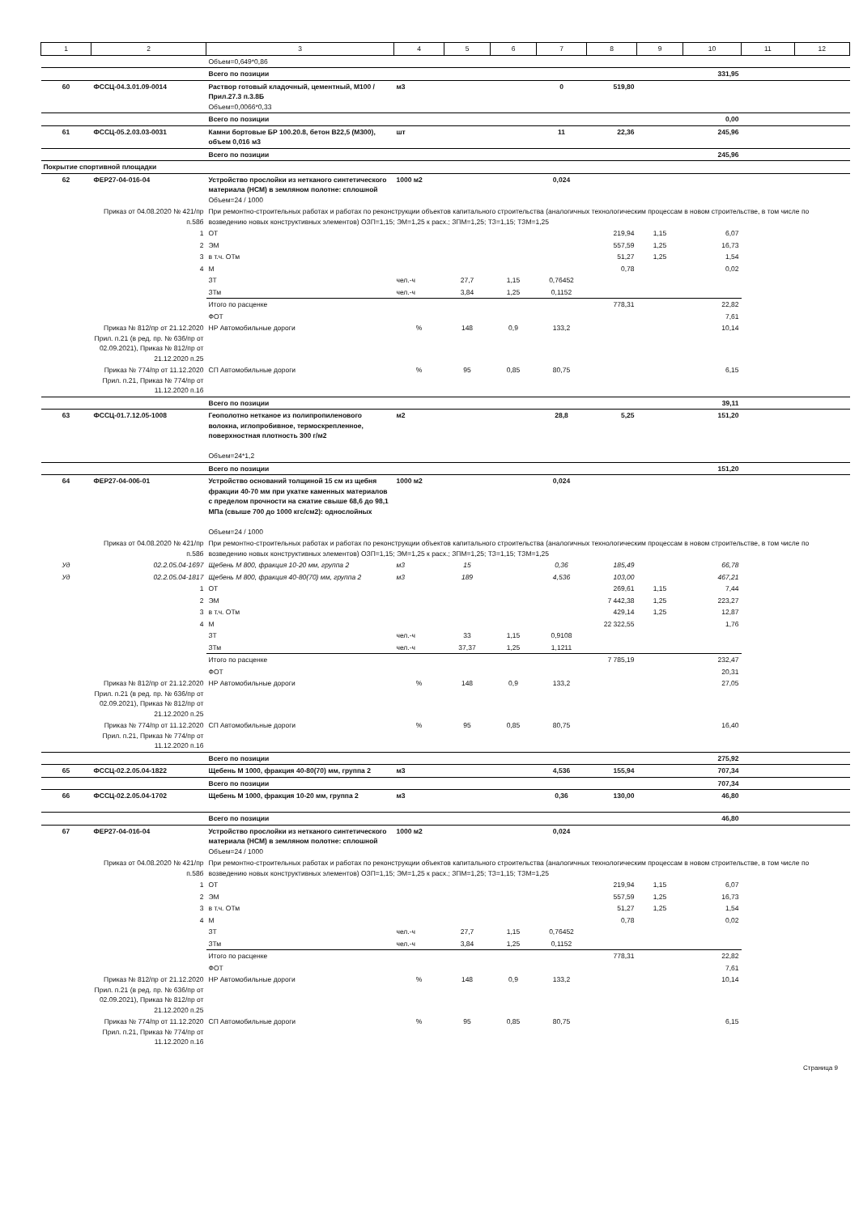| 1 | 2 | 3 | 4 | 5 | 6 | 7 | 8 | 9 | 10 | 11 | 12 |
| --- | --- | --- | --- | --- | --- | --- | --- | --- | --- | --- | --- |
| | | Объем=0,649*0,86 | | | | | | | | | |
| | | Всего по позиции | | | | | | | 331,95 | | |
| 60 | ФССЦ-04.3.01.09-0014 | Раствор готовый кладочный, цементный, М100 / Прил.27.3 п.3.8Б Объем=0,0066*0,33 | м3 | | | 0 | 519,80 | | | | |
| | | Всего по позиции | | | | | | | 0,00 | | |
| 61 | ФССЦ-05.2.03.03-0031 | Камни бортовые БР 100.20.8, бетон В22,5 (М300), объем 0,016 м3 | шт | | | 11 | 22,36 | | 245,96 | | |
| | | Всего по позиции | | | | | | | 245,96 | | |
| Покрытие спортивной площадки | | | | | | | | | | | |
| 62 | ФЕР27-04-016-04 | Устройство прослойки из нетканого синтетического материала (НСМ) в земляном полотне: сплошной Объем=24 / 1000 | 1000 м2 | | | 0,024 | | | | | |
| | Приказ от 04.08.2020 № 421/пр п.58б | При ремонтно-строительных работах и работах по реконструкции объектов капитального строительства (аналогичных технологическим процессам в новом строительстве, в том числе по возведению новых конструктивных элементов) ОЗП=1,15; ЭМ=1,25 к расх.; ЗПМ=1,25; ТЗ=1,15; ТЗМ=1,25 | | | | | | | | | |
| | 1 | ОТ | | | | | 219,94 | 1,15 | 6,07 | | |
| | 2 | ЭМ | | | | | 557,59 | 1,25 | 16,73 | | |
| | 3 | в т.ч. ОТм | | | | | 51,27 | 1,25 | 1,54 | | |
| | 4 | М | | | | | 0,78 | | 0,02 | | |
| | | ЗТ | чел.-ч | 27,7 | 1,15 | 0,76452 | | | | | |
| | | ЗТм | чел.-ч | 3,84 | 1,25 | 0,1152 | | | | | |
| | | Итого по расценке | | | | | 778,31 | | 22,82 | | |
| | | ФОТ | | | | | | | 7,61 | | |
| | Приказ № 812/пр от 21.12.2020 Прил. п.21 (в ред. пр. № 636/пр от 02.09.2021), Приказ № 812/пр от 21.12.2020 п.25 | НР Автомобильные дороги | % | 148 | 0,9 | 133,2 | | | 10,14 | | |
| | Приказ № 774/пр от 11.12.2020 Прил. п.21, Приказ № 774/пр от 11.12.2020 п.16 | СП Автомобильные дороги | % | 95 | 0,85 | 80,75 | | | 6,15 | | |
| | | Всего по позиции | | | | | | | 39,11 | | |
| 63 | ФССЦ-01.7.12.05-1008 | Геополотно нетканое из полипропиленового волокна, иглопробивное, термоскрепленное, поверхностная плотность 300 г/м2 Объем=24*1,2 | м2 | | | 28,8 | 5,25 | | 151,20 | | |
| | | Всего по позиции | | | | | | | 151,20 | | |
| 64 | ФЕР27-04-006-01 | Устройство оснований толщиной 15 см из щебня фракции 40-70 мм при укатке каменных материалов с пределом прочности на сжатие свыше 68,6 до 98,1 МПа (свыше 700 до 1000 кгс/см2): однослойных Объем=24 / 1000 | 1000 м2 | | | 0,024 | | | | | |
| | Приказ от 04.08.2020 № 421/пр п.58б | При ремонтно-строительных работах и работах по реконструкции объектов капитального строительства (аналогичных технологическим процессам в новом строительстве, в том числе по возведению новых конструктивных элементов) ОЗП=1,15; ЭМ=1,25 к расх.; ЗПМ=1,25; ТЗ=1,15; ТЗМ=1,25 | | | | | | | | | |
| Уд | 02.2.05.04-1697 | Щебень М 800, фракция 10-20 мм, группа 2 | м3 | 15 | | 0,36 | 185,49 | | 66,78 | | |
| Уд | 02.2.05.04-1817 | Щебень М 800, фракция 40-80(70) мм, группа 2 | м3 | 189 | | 4,536 | 103,00 | | 467,21 | | |
| | 1 | ОТ | | | | | 269,61 | 1,15 | 7,44 | | |
| | 2 | ЭМ | | | | | 7 442,38 | 1,25 | 223,27 | | |
| | 3 | в т.ч. ОТм | | | | | 429,14 | 1,25 | 12,87 | | |
| | 4 | М | | | | | 22 322,55 | | 1,76 | | |
| | | ЗТ | чел.-ч | 33 | 1,15 | 0,9108 | | | | | |
| | | ЗТм | чел.-ч | 37,37 | 1,25 | 1,1211 | | | | | |
| | | Итого по расценке | | | | | 7 785,19 | | 232,47 | | |
| | | ФОТ | | | | | | | 20,31 | | |
| | Приказ № 812/пр от 21.12.2020 Прил. п.21 (в ред. пр. № 636/пр от 02.09.2021), Приказ № 812/пр от 21.12.2020 п.25 | НР Автомобильные дороги | % | 148 | 0,9 | 133,2 | | | 27,05 | | |
| | Приказ № 774/пр от 11.12.2020 Прил. п.21, Приказ № 774/пр от 11.12.2020 п.16 | СП Автомобильные дороги | % | 95 | 0,85 | 80,75 | | | 16,40 | | |
| | | Всего по позиции | | | | | | | 275,92 | | |
| 65 | ФССЦ-02.2.05.04-1822 | Щебень М 1000, фракция 40-80(70) мм, группа 2 | м3 | | | 4,536 | 155,94 | | 707,34 | | |
| | | Всего по позиции | | | | | | | 707,34 | | |
| 66 | ФССЦ-02.2.05.04-1702 | Щебень М 1000, фракция 10-20 мм, группа 2 | м3 | | | 0,36 | 130,00 | | 46,80 | | |
| | | Всего по позиции | | | | | | | 46,80 | | |
| 67 | ФЕР27-04-016-04 | Устройство прослойки из нетканого синтетического материала (НСМ) в земляном полотне: сплошной Объем=24 / 1000 | 1000 м2 | | | 0,024 | | | | | |
| | Приказ от 04.08.2020 № 421/пр п.58б | При ремонтно-строительных работах и работах по реконструкции объектов капитального строительства (аналогичных технологическим процессам в новом строительстве, в том числе по возведению новых конструктивных элементов) ОЗП=1,15; ЭМ=1,25 к расх.; ЗПМ=1,25; ТЗ=1,15; ТЗМ=1,25 | | | | | | | | | |
| | 1 | ОТ | | | | | 219,94 | 1,15 | 6,07 | | |
| | 2 | ЭМ | | | | | 557,59 | 1,25 | 16,73 | | |
| | 3 | в т.ч. ОТм | | | | | 51,27 | 1,25 | 1,54 | | |
| | 4 | М | | | | | 0,78 | | 0,02 | | |
| | | ЗТ | чел.-ч | 27,7 | 1,15 | 0,76452 | | | | | |
| | | ЗТм | чел.-ч | 3,84 | 1,25 | 0,1152 | | | | | |
| | | Итого по расценке | | | | | 778,31 | | 22,82 | | |
| | | ФОТ | | | | | | | 7,61 | | |
| | Приказ № 812/пр от 21.12.2020 Прил. п.21 (в ред. пр. № 636/пр от 02.09.2021), Приказ № 812/пр от 21.12.2020 п.25 | НР Автомобильные дороги | % | 148 | 0,9 | 133,2 | | | 10,14 | | |
| | Приказ № 774/пр от 11.12.2020 Прил. п.21, Приказ № 774/пр от 11.12.2020 п.16 | СП Автомобильные дороги | % | 95 | 0,85 | 80,75 | | | 6,15 | | |
Страница 9